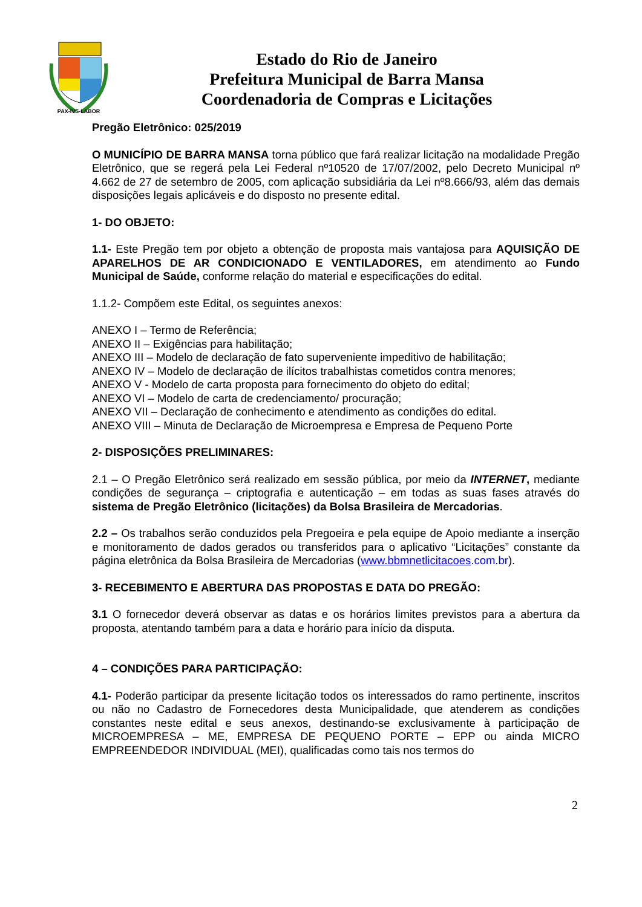PAX-IVS-LABOR
Estado do Rio de Janeiro
Prefeitura Municipal de Barra Mansa
Coordenadoria de Compras e Licitações
Pregão Eletrônico: 025/2019
O MUNICÍPIO DE BARRA MANSA torna público que fará realizar licitação na modalidade Pregão Eletrônico, que se regerá pela Lei Federal nº10520 de 17/07/2002, pelo Decreto Municipal nº 4.662 de 27 de setembro de 2005, com aplicação subsidiária da Lei nº8.666/93, além das demais disposições legais aplicáveis e do disposto no presente edital.
1- DO OBJETO:
1.1- Este Pregão tem por objeto a obtenção de proposta mais vantajosa para AQUISIÇÃO DE APARELHOS DE AR CONDICIONADO E VENTILADORES, em atendimento ao Fundo Municipal de Saúde, conforme relação do material e especificações do edital.
1.1.2- Compõem este Edital, os seguintes anexos:
ANEXO I – Termo de Referência;
ANEXO II – Exigências para habilitação;
ANEXO III – Modelo de declaração de fato superveniente impeditivo de habilitação;
ANEXO IV – Modelo de declaração de ilícitos trabalhistas cometidos contra menores;
ANEXO V - Modelo de carta proposta para fornecimento do objeto do edital;
ANEXO VI – Modelo de carta de credenciamento/ procuração;
ANEXO VII – Declaração de conhecimento e atendimento as condições do edital.
ANEXO VIII – Minuta de Declaração de Microempresa e Empresa de Pequeno Porte
2- DISPOSIÇÕES PRELIMINARES:
2.1 – O Pregão Eletrônico será realizado em sessão pública, por meio da INTERNET, mediante condições de segurança – criptografia e autenticação – em todas as suas fases através do sistema de Pregão Eletrônico (licitações) da Bolsa Brasileira de Mercadorias.
2.2 – Os trabalhos serão conduzidos pela Pregoeira e pela equipe de Apoio mediante a inserção e monitoramento de dados gerados ou transferidos para o aplicativo “Licitações” constante da página eletrônica da Bolsa Brasileira de Mercadorias (www.bbmnetlicitacoes.com.br).
3- RECEBIMENTO E ABERTURA DAS PROPOSTAS E DATA DO PREGÃO:
3.1 O fornecedor deverá observar as datas e os horários limites previstos para a abertura da proposta, atentando também para a data e horário para início da disputa.
4 – CONDIÇÕES PARA PARTICIPAÇÃO:
4.1- Poderão participar da presente licitação todos os interessados do ramo pertinente, inscritos ou não no Cadastro de Fornecedores desta Municipalidade, que atenderem as condições constantes neste edital e seus anexos, destinando-se exclusivamente à participação de MICROEMPRESA – ME, EMPRESA DE PEQUENO PORTE – EPP ou ainda MICRO EMPREENDEDOR INDIVIDUAL (MEI), qualificadas como tais nos termos do
2